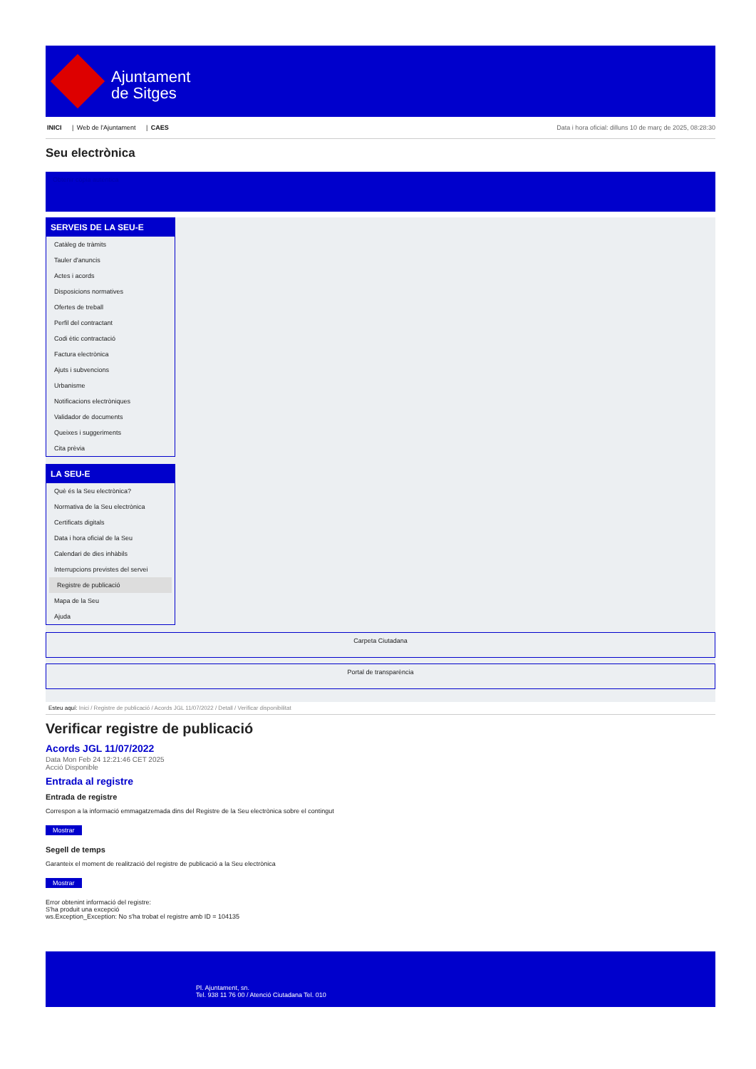Ajuntament
de Sitges
INICI | Web de l'Ajuntament | CAES
Data i hora oficial: dilluns 10 de març de 2025, 08:28:30
Seu electrònica
Obtenir còpia autèntica
SERVEIS DE LA SEU-E
Catàleg de tràmits
Tauler d'anuncis
Actes i acords
Disposicions normatives
Ofertes de treball
Perfil del contractant
Codi ètic contractació
Factura electrònica
Ajuts i subvencions
Urbanisme
Notificacions electròniques
Validador de documents
Queixes i suggeriments
Cita prèvia
LA SEU-E
Què és la Seu electrònica?
Normativa de la Seu electrònica
Certificats digitals
Data i hora oficial de la Seu
Calendari de dies inhàbils
Interrupcions previstes del servei
Registre de publicació
Mapa de la Seu
Ajuda
Carpeta Ciutadana
Portal de transparència
Esteu aquí: Inici / Registre de publicació / Acords JGL 11/07/2022 / Detall / Verificar disponibilitat
Verificar registre de publicació
Acords JGL 11/07/2022
Data Mon Feb 24 12:21:46 CET 2025
Acció Disponible
Entrada al registre
Entrada de registre
Correspon a la informació emmagatzemada dins del Registre de la Seu electrònica sobre el contingut
Mostrar
Segell de temps
Garanteix el moment de realització del registre de publicació a la Seu electrònica
Mostrar
Error obtenint informació del registre:
S'ha produit una excepció
ws.Exception_Exception: No s'ha trobat el registre amb ID = 104135
Pl. Ajuntament, sn.
Tel. 938 11 76 00 / Atenció Ciutadana Tel. 010